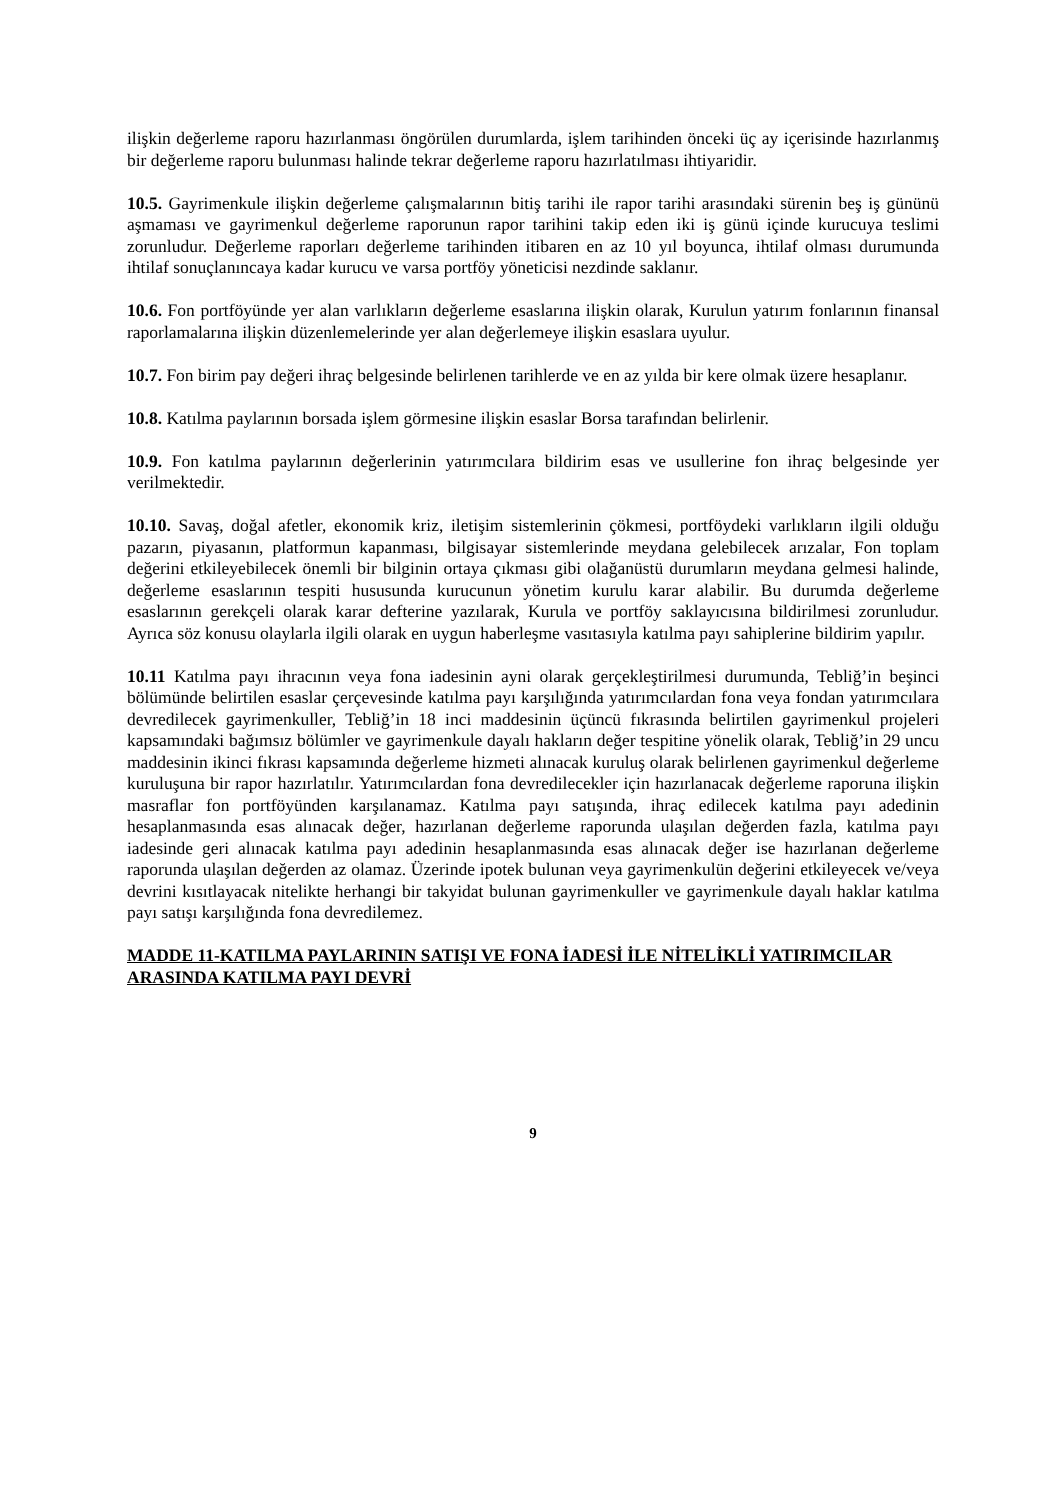ilişkin değerleme raporu hazırlanması öngörülen durumlarda, işlem tarihinden önceki üç ay içerisinde hazırlanmış bir değerleme raporu bulunması halinde tekrar değerleme raporu hazırlatılması ihtiyaridir.
10.5. Gayrimenkule ilişkin değerleme çalışmalarının bitiş tarihi ile rapor tarihi arasındaki sürenin beş iş gününü aşmaması ve gayrimenkul değerleme raporunun rapor tarihini takip eden iki iş günü içinde kurucuya teslimi zorunludur. Değerleme raporları değerleme tarihinden itibaren en az 10 yıl boyunca, ihtilaf olması durumunda ihtilaf sonuçlanıncaya kadar kurucu ve varsa portföy yöneticisi nezdinde saklanır.
10.6. Fon portföyünde yer alan varlıkların değerleme esaslarına ilişkin olarak, Kurulun yatırım fonlarının finansal raporlamalarına ilişkin düzenlemelerinde yer alan değerlemeye ilişkin esaslara uyulur.
10.7. Fon birim pay değeri ihraç belgesinde belirlenen tarihlerde ve en az yılda bir kere olmak üzere hesaplanır.
10.8. Katılma paylarının borsada işlem görmesine ilişkin esaslar Borsa tarafından belirlenir.
10.9. Fon katılma paylarının değerlerinin yatırımcılara bildirim esas ve usullerine fon ihraç belgesinde yer verilmektedir.
10.10. Savaş, doğal afetler, ekonomik kriz, iletişim sistemlerinin çökmesi, portföydeki varlıkların ilgili olduğu pazarın, piyasanın, platformun kapanması, bilgisayar sistemlerinde meydana gelebilecek arızalar, Fon toplam değerini etkileyebilecek önemli bir bilginin ortaya çıkması gibi olağanüstü durumların meydana gelmesi halinde, değerleme esaslarının tespiti hususunda kurucunun yönetim kurulu karar alabilir. Bu durumda değerleme esaslarının gerekçeli olarak karar defterine yazılarak, Kurula ve portföy saklayıcısına bildirilmesi zorunludur. Ayrıca söz konusu olaylarla ilgili olarak en uygun haberleşme vasıtasıyla katılma payı sahiplerine bildirim yapılır.
10.11 Katılma payı ihracının veya fona iadesinin ayni olarak gerçekleştirilmesi durumunda, Tebliğ’in beşinci bölümünde belirtilen esaslar çerçevesinde katılma payı karşılığında yatırımcılardan fona veya fondan yatırımcılara devredilecek gayrimenkuller, Tebliğ’in 18 inci maddesinin üçüncü fıkrasında belirtilen gayrimenkul projeleri kapsamındaki bağımsız bölümler ve gayrimenkule dayalı hakların değer tespitine yönelik olarak, Tebliğ’in 29 uncu maddesinin ikinci fıkrası kapsamında değerleme hizmeti alınacak kuruluş olarak belirlenen gayrimenkul değerleme kuruluşuna bir rapor hazırlatılır. Yatırımcılardan fona devredilecekler için hazırlanacak değerleme raporuna ilişkin masraflar fon portföyünden karşılanamaz. Katılma payı satışında, ihraç edilecek katılma payı adedinin hesaplanmasında esas alınacak değer, hazırlanan değerleme raporunda ulaşılan değerden fazla, katılma payı iadesinde geri alınacak katılma payı adedinin hesaplanmasında esas alınacak değer ise hazırlanan değerleme raporunda ulaşılan değerden az olamaz. Üzerinde ipotek bulunan veya gayrimenkulün değerini etkileyecek ve/veya devrini kısıtlayacak nitelikte herhangi bir takyidat bulunan gayrimenkuller ve gayrimenkule dayalı haklar katılma payı satışı karşılığında fona devredilemez.
MADDE 11-KATILMA PAYLARININ SATIŞI VE FONA İADESİ İLE NİTELİKLİ YATIRIMCILAR ARASINDA KATILMA PAYI DEVRİ
9